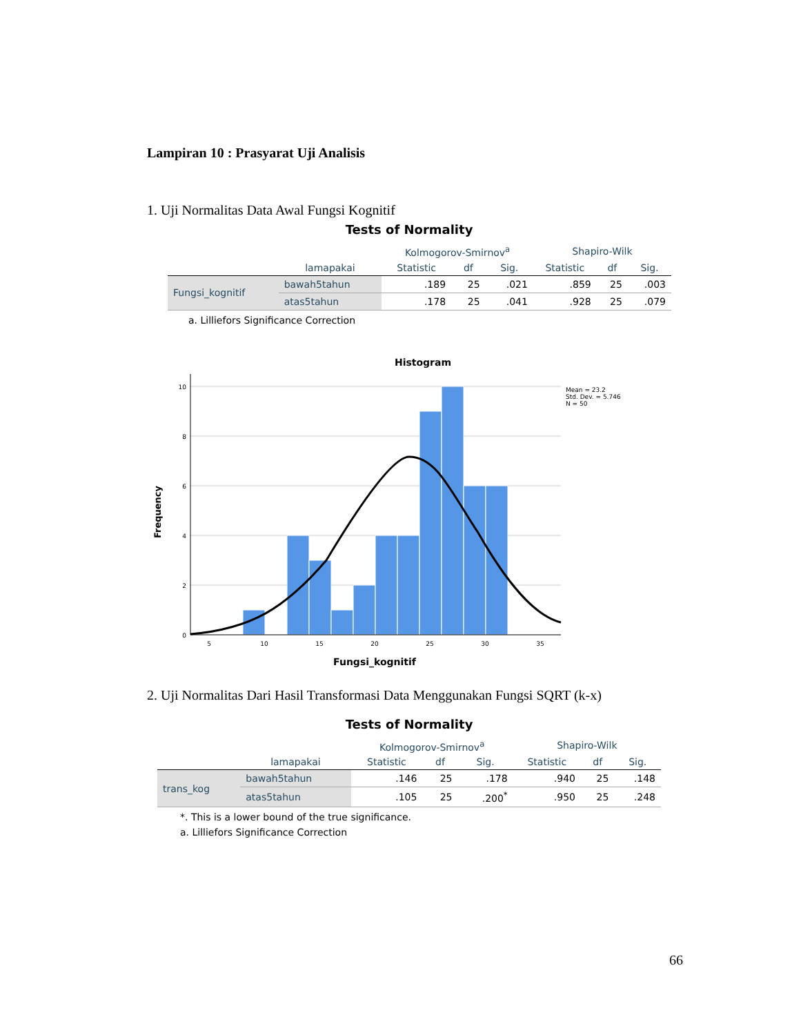Lampiran 10 : Prasyarat Uji Analisis
1. Uji Normalitas Data Awal Fungsi Kognitif
Tests of Normality
| | | Kolmogorov-Smirnov<sup>a</sup> | | | Shapiro-Wilk | | |
| --- | --- | --- | --- | --- | --- | --- | --- |
| | lamapakai | Statistic | df | Sig. | Statistic | df | Sig. |
| Fungsi_kognitif | bawah5tahun | .189 | 25 | .021 | .859 | 25 | .003 |
| | atas5tahun | .178 | 25 | .041 | .928 | 25 | .079 |
a. Lilliefors Significance Correction
Histogram
10
8
6
4
2
0
5
10
15
20
25
30
35
Fungsi_kognitif
Frequency
Mean = 23.2
Std. Dev. = 5.746
N = 50
2. Uji Normalitas Dari Hasil Transformasi Data Menggunakan Fungsi SQRT (k-x)
Tests of Normality
| | | Kolmogorov-Smirnov<sup>a</sup> | | | Shapiro-Wilk | | |
| --- | --- | --- | --- | --- | --- | --- | --- |
| | lamapakai | Statistic | df | Sig. | Statistic | df | Sig. |
| trans_kog | bawah5tahun | .146 | 25 | .178 | .940 | 25 | .148 |
| | atas5tahun | .105 | 25 | .200<sup>*</sup> | .950 | 25 | .248 |
*. This is a lower bound of the true significance.
a. Lilliefors Significance Correction
66